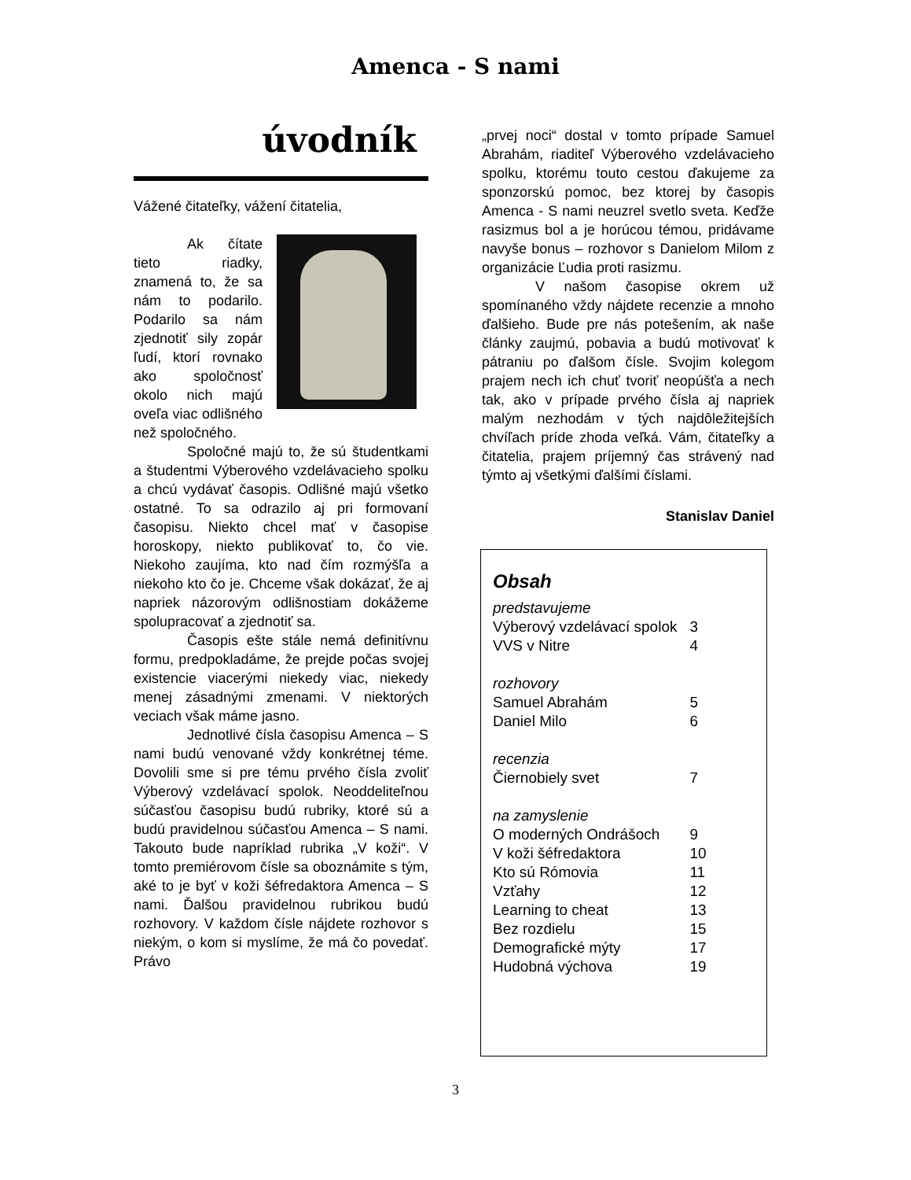Amenca - S nami
úvodník
Vážené čitateľky, vážení čitatelia,
Ak čítate tieto riadky, znamená to, že sa nám to podarilo. Podarilo sa nám zjednotiť sily zopár ľudí, ktorí rovnako ako spoločnosť okolo nich majú oveľa viac odlišného než spoločného.
Spoločné majú to, že sú študentkami a študentmi Výberového vzdelávacieho spolku a chcú vydávať časopis. Odlišné majú všetko ostatné. To sa odrazilo aj pri formovaní časopisu. Niekto chcel mať v časopise horoskopy, niekto publikovať to, čo vie. Niekoho zaujíma, kto nad čím rozmýšľa a niekoho kto čo je. Chceme však dokázať, že aj napriek názorovým odlišnostiam dokážeme spolupracovať a zjednotiť sa.
Časopis ešte stále nemá definitívnu formu, predpokladáme, že prejde počas svojej existencie viacerými niekedy viac, niekedy menej zásadnými zmenami. V niektorých veciach však máme jasno.
Jednotlivé čísla časopisu Amenca – S nami budú venované vždy konkrétnej téme. Dovolili sme si pre tému prvého čísla zvoliť Výberový vzdelávací spolok. Neoddeliteľnou súčasťou časopisu budú rubriky, ktoré sú a budú pravidelnou súčasťou Amenca – S nami. Takouto bude napríklad rubrika „V koži“. V tomto premiérovom čísle sa oboznámite s tým, aké to je byť v koži šéfredaktora Amenca – S nami. Ďalšou pravidelnou rubrikou budú rozhovory. V každom čísle nájdete rozhovor s niekým, o kom si myslíme, že má čo povedať. Právo
„prvej noci“ dostal v tomto prípade Samuel Abrahám, riaditeľ Výberového vzdelávacieho spolku, ktorému touto cestou ďakujeme za sponzorskú pomoc, bez ktorej by časopis Amenca - S nami neuzrel svetlo sveta. Keďže rasizmus bol a je horúcou témou, pridávame navyše bonus – rozhovor s Danielom Milom z organizácie Ľudia proti rasizmu.
V našom časopise okrem už spomínaného vždy nájdete recenzie a mnoho ďalšieho. Bude pre nás potešením, ak naše články zaujmú, pobavia a budú motivovať k pátraniu po ďalšom čísle. Svojim kolegom prajem nech ich chuť tvoriť neopúšťa a nech tak, ako v prípade prvého čísla aj napriek malým nezhodám v tých najdôležitejších chvíľach príde zhoda veľká. Vám, čitateľky a čitatelia, prajem príjemný čas strávený nad týmto aj všetkými ďalšími číslami.
Stanislav Daniel
Obsah
| predstavujeme | |
| Výberový vzdelávací spolok | 3 |
| VVS v Nitre | 4 |
| rozhovory | |
| Samuel Abrahám | 5 |
| Daniel Milo | 6 |
| recenzia | |
| Čiernobiely svet | 7 |
| na zamyslenie | |
| O moderných Ondrášoch | 9 |
| V koži šéfredaktora | 10 |
| Kto sú Rómovia | 11 |
| Vzťahy | 12 |
| Learning to cheat | 13 |
| Bez rozdielu | 15 |
| Demografické mýty | 17 |
| Hudobná výchova | 19 |
3